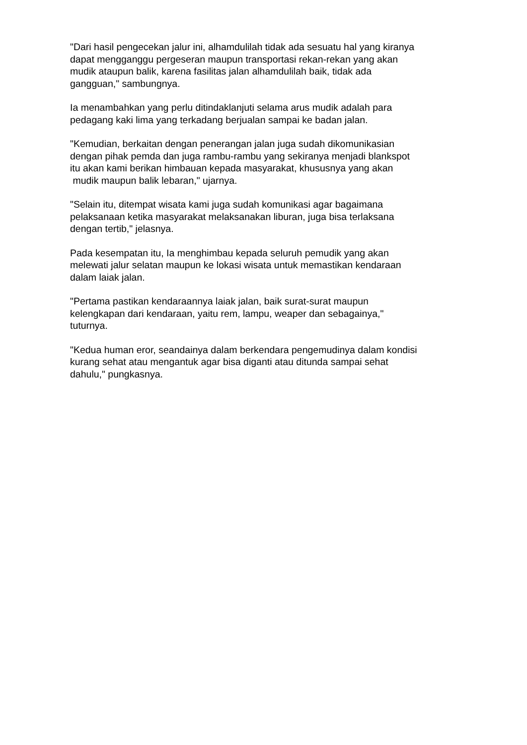"Dari hasil pengecekan jalur ini, alhamdulilah tidak ada sesuatu hal yang kiranya
dapat mengganggu pergeseran maupun transportasi rekan-rekan yang akan
mudik ataupun balik, karena fasilitas jalan alhamdulilah baik, tidak ada
gangguan," sambungnya.
Ia menambahkan yang perlu ditindaklanjuti selama arus mudik adalah para
pedagang kaki lima yang terkadang berjualan sampai ke badan jalan.
"Kemudian, berkaitan dengan penerangan jalan juga sudah dikomunikasian
dengan pihak pemda dan juga rambu-rambu yang sekiranya menjadi blankspot
itu akan kami berikan himbauan kepada masyarakat, khususnya yang akan
mudik maupun balik lebaran," ujarnya.
"Selain itu, ditempat wisata kami juga sudah komunikasi agar bagaimana
pelaksanaan ketika masyarakat melaksanakan liburan, juga bisa terlaksana
dengan tertib," jelasnya.
Pada kesempatan itu, Ia menghimbau kepada seluruh pemudik yang akan
melewati jalur selatan maupun ke lokasi wisata untuk memastikan kendaraan
dalam laiak jalan.
"Pertama pastikan kendaraannya laiak jalan, baik surat-surat maupun
kelengkapan dari kendaraan, yaitu rem, lampu, weaper dan sebagainya,"
tuturnya.
"Kedua human eror, seandainya dalam berkendara pengemudinya dalam kondisi
kurang sehat atau mengantuk agar bisa diganti atau ditunda sampai sehat
dahulu," pungkasnya.